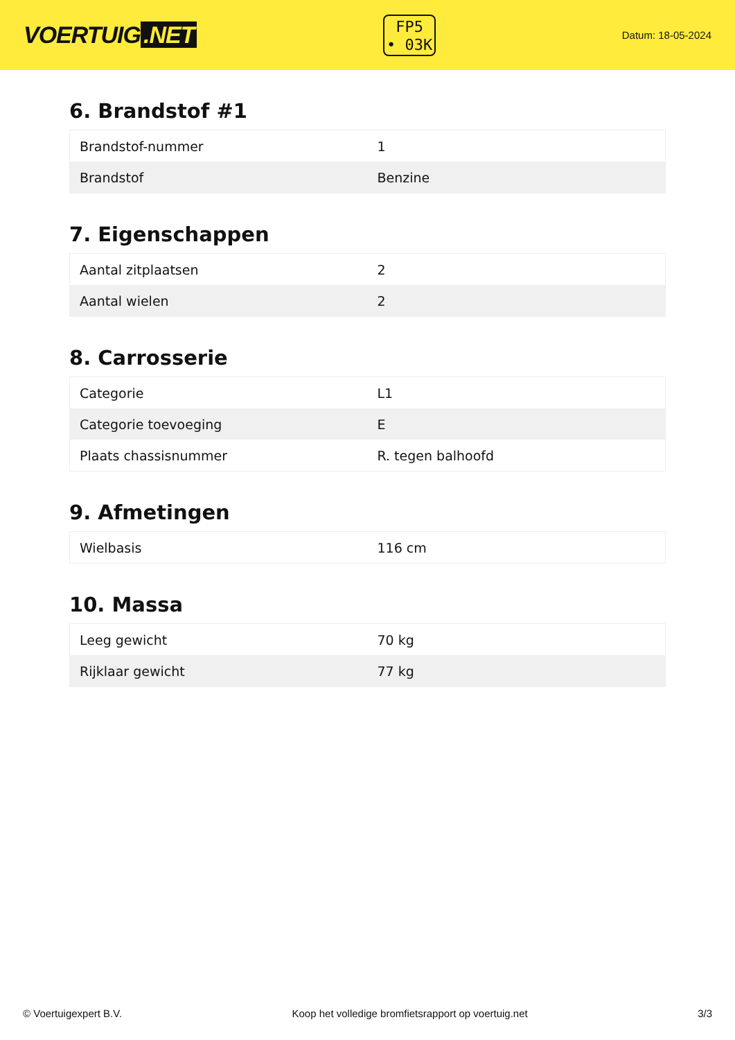VOERTUIG.NET
FP5
• 03K
Datum: 18-05-2024
6. Brandstof #1
| Brandstof-nummer | 1 |
| Brandstof | Benzine |
7. Eigenschappen
| Aantal zitplaatsen | 2 |
| Aantal wielen | 2 |
8. Carrosserie
| Categorie | L1 |
| Categorie toevoeging | E |
| Plaats chassisnummer | R. tegen balhoofd |
9. Afmetingen
| Wielbasis | 116 cm |
10. Massa
| Leeg gewicht | 70 kg |
| Rijklaar gewicht | 77 kg |
© Voertuigexpert B.V. Koop het volledige bromfietsrapport op voertuig.net 3/3